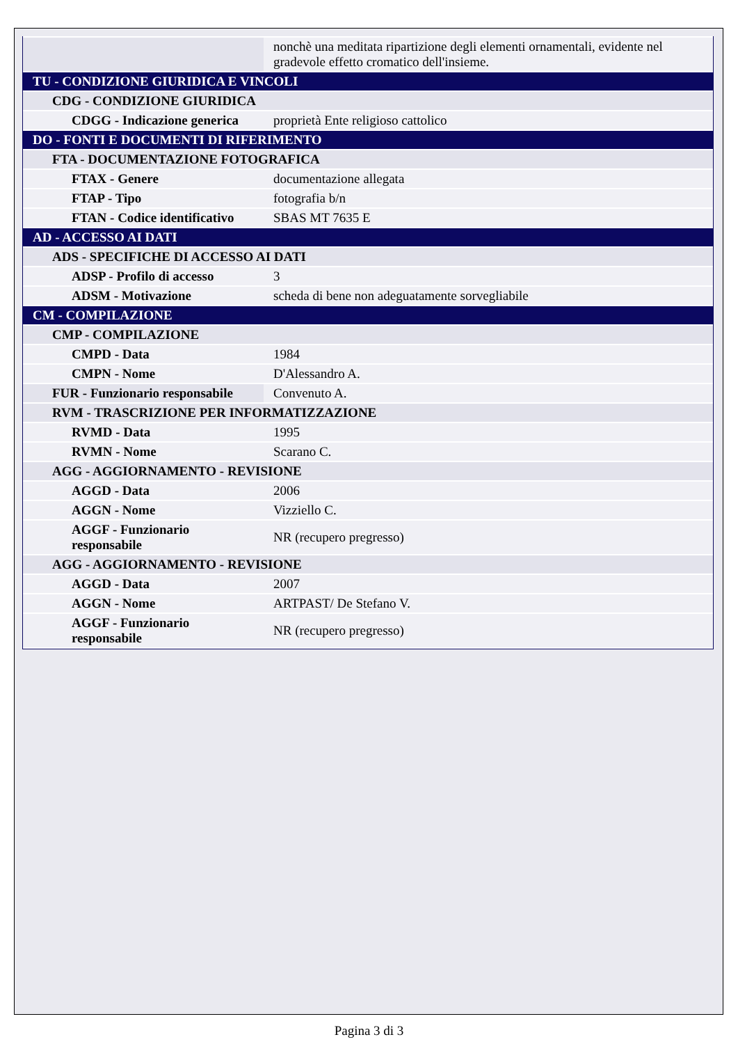| | nonchè una meditata ripartizione degli elementi ornamentali, evidente nel gradevole effetto cromatico dell'insieme. |
| TU - CONDIZIONE GIURIDICA E VINCOLI | |
| CDG - CONDIZIONE GIURIDICA | |
| CDGG - Indicazione generica | proprietà Ente religioso cattolico |
| DO - FONTI E DOCUMENTI DI RIFERIMENTO | |
| FTA - DOCUMENTAZIONE FOTOGRAFICA | |
| FTAX - Genere | documentazione allegata |
| FTAP - Tipo | fotografia b/n |
| FTAN - Codice identificativo | SBAS MT 7635 E |
| AD - ACCESSO AI DATI | |
| ADS - SPECIFICHE DI ACCESSO AI DATI | |
| ADSP - Profilo di accesso | 3 |
| ADSM - Motivazione | scheda di bene non adeguatamente sorvegliabile |
| CM - COMPILAZIONE | |
| CMP - COMPILAZIONE | |
| CMPD - Data | 1984 |
| CMPN - Nome | D'Alessandro A. |
| FUR - Funzionario responsabile | Convenuto A. |
| RVM - TRASCRIZIONE PER INFORMATIZZAZIONE | |
| RVMD - Data | 1995 |
| RVMN - Nome | Scarano C. |
| AGG - AGGIORNAMENTO - REVISIONE | |
| AGGD - Data | 2006 |
| AGGN - Nome | Vizziello C. |
| AGGF - Funzionario responsabile | NR (recupero pregresso) |
| AGG - AGGIORNAMENTO - REVISIONE | |
| AGGD - Data | 2007 |
| AGGN - Nome | ARTPAST/ De Stefano V. |
| AGGF - Funzionario responsabile | NR (recupero pregresso) |
Pagina 3 di 3